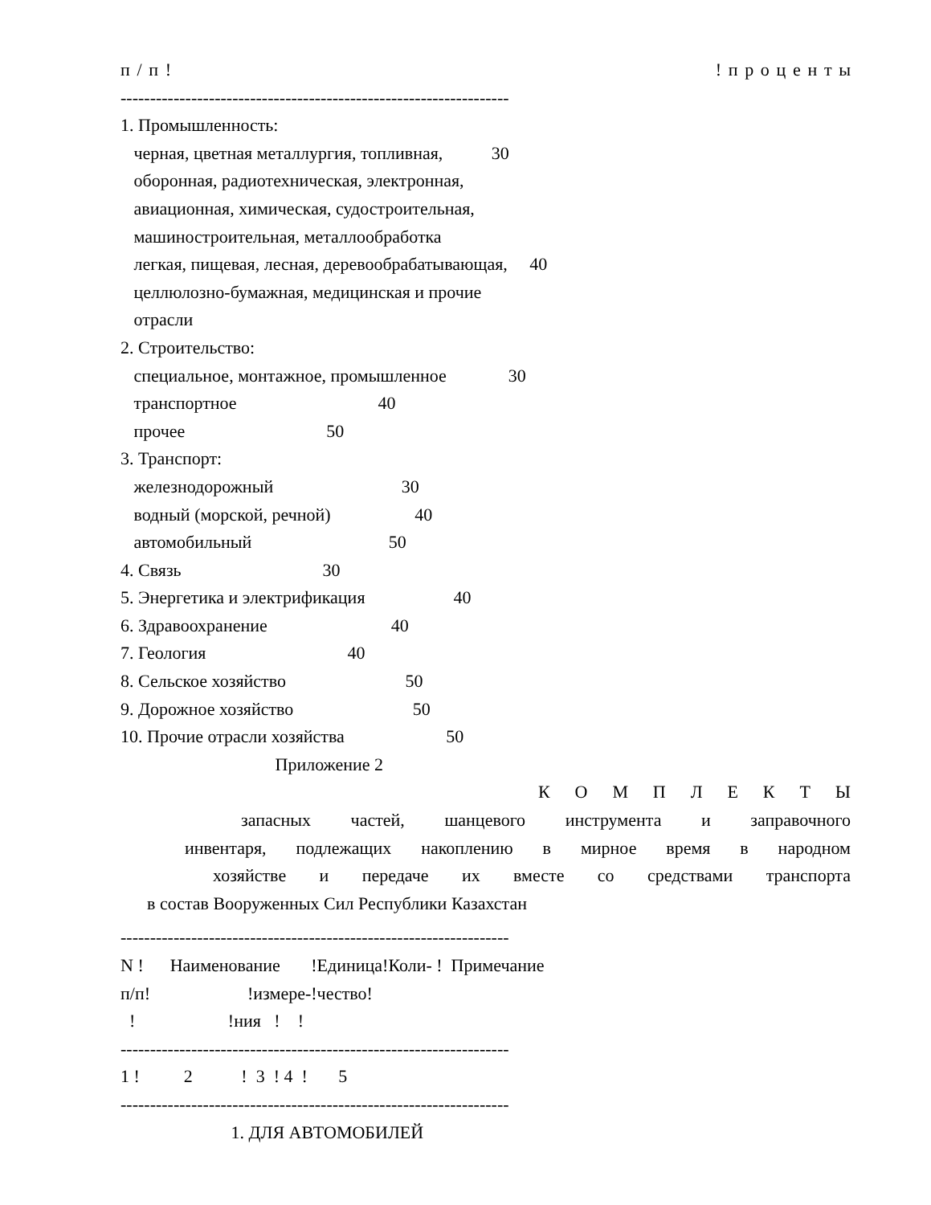п / п ! ! п р о ц е н т ы
------------------------------------------------------------------
1. Промышленность:
черная, цветная металлургия, топливная, 30
оборонная, радиотехническая, электронная,
авиационная, химическая, судостроительная,
машиностроительная, металлообработка
легкая, пищевая, лесная, деревообрабатывающая, 40
целлюлозно-бумажная, медицинская и прочие
отрасли
2. Строительство:
специальное, монтажное, промышленное 30
транспортное 40
прочее 50
3. Транспорт:
железнодорожный 30
водный (морской, речной) 40
автомобильный 50
4. Связь 30
5. Энергетика и электрификация 40
6. Здравоохранение 40
7. Геология 40
8. Сельское хозяйство 50
9. Дорожное хозяйство 50
10. Прочие отрасли хозяйства 50
Приложение 2
К О М П Л Е К Т Ы
запасных частей, шанцевого инструмента и заправочного
инвентаря, подлежащих накоплению в мирное время в народном
хозяйстве и передаче их вместе со средствами транспорта
в состав Вооруженных Сил Республики Казахстан
------------------------------------------------------------------
N ! Наименование !Единица!Коли- ! Примечание
п/п! !измере-!чество!
! !ния ! !
------------------------------------------------------------------
1 ! 2 ! 3 ! 4 ! 5
------------------------------------------------------------------
1. ДЛЯ АВТОМОБИЛЕЙ